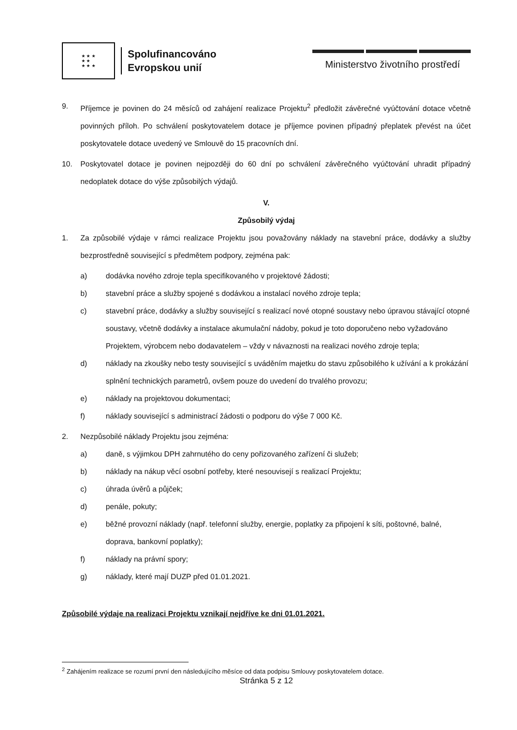★ ★ ★
★ ★
★ ★ ★
Spolufinancováno
Evropskou unií
Ministerstvo životního prostředí
9. Příjemce je povinen do 24 měsíců od zahájení realizace Projektu<sup>2</sup> předložit závěrečné vyúčtování dotace včetně povinných příloh. Po schválení poskytovatelem dotace je příjemce povinen případný přeplatek převést na účet poskytovatele dotace uvedený ve Smlouvě do 15 pracovních dní.
10. Poskytovatel dotace je povinen nejpozději do 60 dní po schválení závěrečného vyúčtování uhradit případný nedoplatek dotace do výše způsobilých výdajů.
V.
Způsobilý výdaj
1. Za způsobilé výdaje v rámci realizace Projektu jsou považovány náklady na stavební práce, dodávky a služby bezprostředně související s předmětem podpory, zejména pak:
a) dodávka nového zdroje tepla specifikovaného v projektové žádosti;
b) stavební práce a služby spojené s dodávkou a instalací nového zdroje tepla;
c) stavební práce, dodávky a služby související s realizací nové otopné soustavy nebo úpravou stávající otopné soustavy, včetně dodávky a instalace akumulační nádoby, pokud je toto doporučeno nebo vyžadováno Projektem, výrobcem nebo dodavatelem – vždy v návaznosti na realizaci nového zdroje tepla;
d) náklady na zkoušky nebo testy související s uváděním majetku do stavu způsobilého k užívání a k prokázání splnění technických parametrů, ovšem pouze do uvedení do trvalého provozu;
e) náklady na projektovou dokumentaci;
f) náklady související s administrací žádosti o podporu do výše 7 000 Kč.
2. Nezpůsobilé náklady Projektu jsou zejména:
a) daně, s výjimkou DPH zahrnutého do ceny pořizovaného zařízení či služeb;
b) náklady na nákup věcí osobní potřeby, které nesouvisejí s realizací Projektu;
c) úhrada úvěrů a půjček;
d) penále, pokuty;
e) běžné provozní náklady (např. telefonní služby, energie, poplatky za připojení k síti, poštovné, balné, doprava, bankovní poplatky);
f) náklady na právní spory;
g) náklady, které mají DUZP před 01.01.2021.
Způsobilé výdaje na realizaci Projektu vznikají nejdříve ke dni 01.01.2021.
<sup>2</sup> Zahájením realizace se rozumí první den následujícího měsíce od data podpisu Smlouvy poskytovatelem dotace.
Stránka 5 z 12